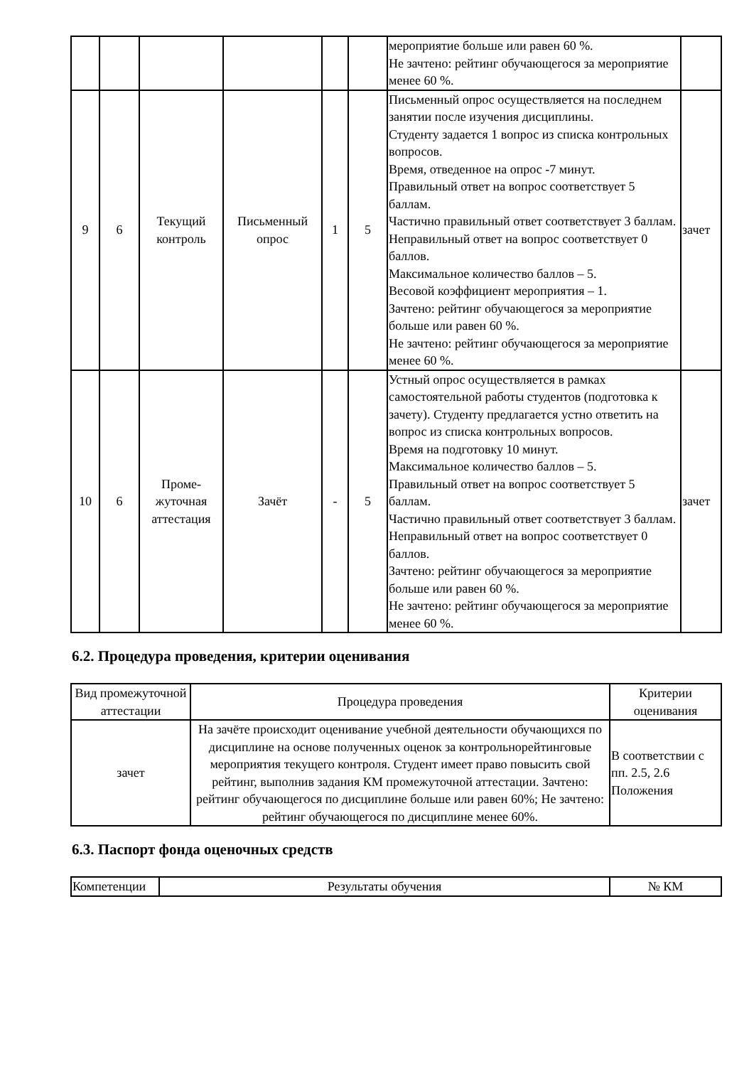| | | | | | | мероприятие больше или равен 60 %. Не зачтено: рейтинг обучающегося за мероприятие менее 60 %. | |
| 9 | 6 | Текущий контроль | Письменный опрос | 1 | 5 | Письменный опрос осуществляется на последнем занятии после изучения дисциплины. Студенту задается 1 вопрос из списка контрольных вопросов. Время, отведенное на опрос -7 минут. Правильный ответ на вопрос соответствует 5 баллам. Частично правильный ответ соответствует 3 баллам. Неправильный ответ на вопрос соответствует 0 баллов. Максимальное количество баллов – 5. Весовой коэффициент мероприятия – 1. Зачтено: рейтинг обучающегося за мероприятие больше или равен 60 %. Не зачтено: рейтинг обучающегося за мероприятие менее 60 %. | зачет |
| 10 | 6 | Проме- жуточная аттестация | Зачёт | - | 5 | Устный опрос осуществляется в рамках самостоятельной работы студентов (подготовка к зачету). Студенту предлагается устно ответить на вопрос из списка контрольных вопросов. Время на подготовку 10 минут. Максимальное количество баллов – 5. Правильный ответ на вопрос соответствует 5 баллам. Частично правильный ответ соответствует 3 баллам. Неправильный ответ на вопрос соответствует 0 баллов. Зачтено: рейтинг обучающегося за мероприятие больше или равен 60 %. Не зачтено: рейтинг обучающегося за мероприятие менее 60 %. | зачет |
6.2. Процедура проведения, критерии оценивания
| Вид промежуточной аттестации | Процедура проведения | Критерии оценивания |
| --- | --- | --- |
| зачет | На зачёте происходит оценивание учебной деятельности обучающихся по дисциплине на основе полученных оценок за контрольнорейтинговые мероприятия текущего контроля. Студент имеет право повысить свой рейтинг, выполнив задания КМ промежуточной аттестации. Зачтено: рейтинг обучающегося по дисциплине больше или равен 60%; Не зачтено: рейтинг обучающегося по дисциплине менее 60%. | В соответствии с пп. 2.5, 2.6 Положения |
6.3. Паспорт фонда оценочных средств
| Компетенции | Результаты обучения | № КМ |
| --- | --- | --- |